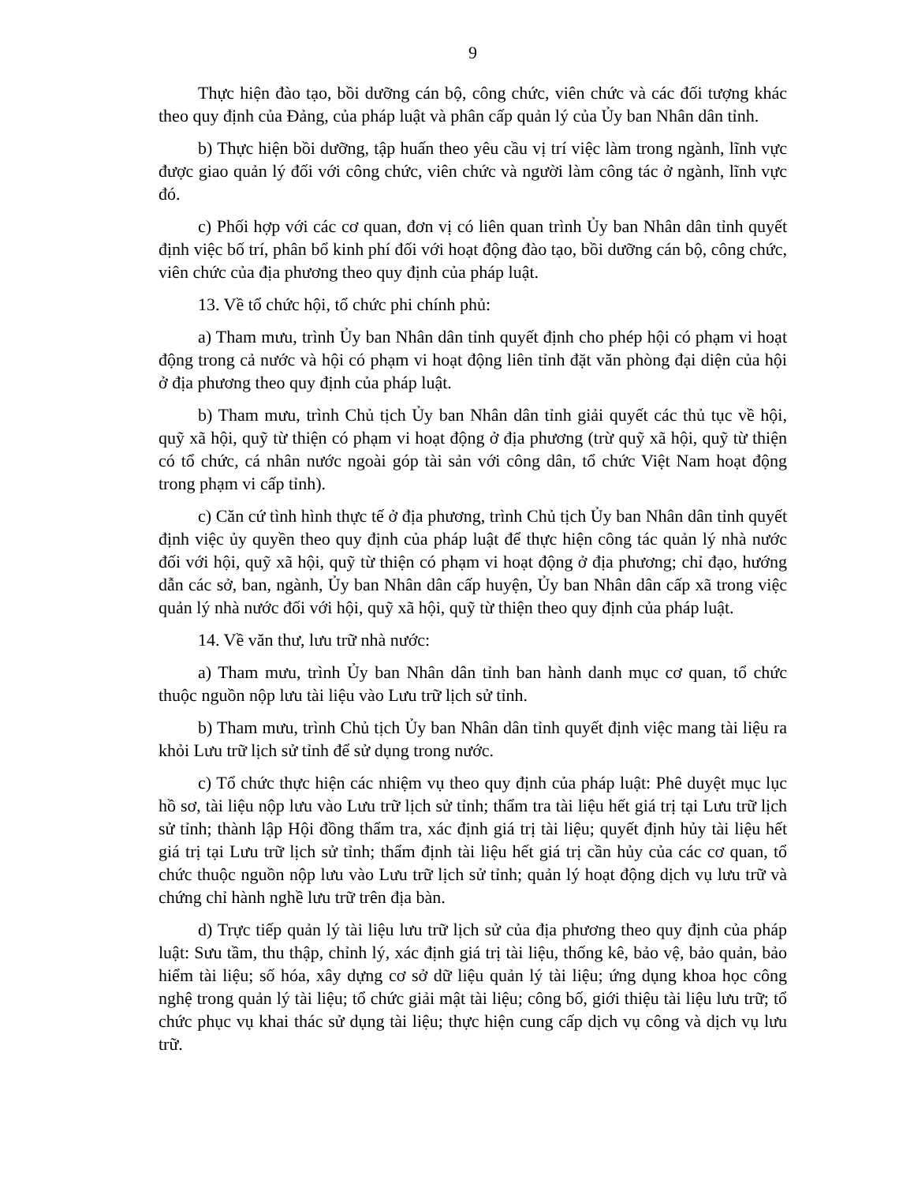9
Thực hiện đào tạo, bồi dưỡng cán bộ, công chức, viên chức và các đối tượng khác theo quy định của Đảng, của pháp luật và phân cấp quản lý của Ủy ban Nhân dân tỉnh.
b) Thực hiện bồi dưỡng, tập huấn theo yêu cầu vị trí việc làm trong ngành, lĩnh vực được giao quản lý đối với công chức, viên chức và người làm công tác ở ngành, lĩnh vực đó.
c) Phối hợp với các cơ quan, đơn vị có liên quan trình Ủy ban Nhân dân tỉnh quyết định việc bố trí, phân bổ kinh phí đối với hoạt động đào tạo, bồi dưỡng cán bộ, công chức, viên chức của địa phương theo quy định của pháp luật.
13. Về tổ chức hội, tổ chức phi chính phủ:
a) Tham mưu, trình Ủy ban Nhân dân tỉnh quyết định cho phép hội có phạm vi hoạt động trong cả nước và hội có phạm vi hoạt động liên tỉnh đặt văn phòng đại diện của hội ở địa phương theo quy định của pháp luật.
b) Tham mưu, trình Chủ tịch Ủy ban Nhân dân tỉnh giải quyết các thủ tục về hội, quỹ xã hội, quỹ từ thiện có phạm vi hoạt động ở địa phương (trừ quỹ xã hội, quỹ từ thiện có tổ chức, cá nhân nước ngoài góp tài sản với công dân, tổ chức Việt Nam hoạt động trong phạm vi cấp tỉnh).
c) Căn cứ tình hình thực tế ở địa phương, trình Chủ tịch Ủy ban Nhân dân tỉnh quyết định việc ủy quyền theo quy định của pháp luật để thực hiện công tác quản lý nhà nước đối với hội, quỹ xã hội, quỹ từ thiện có phạm vi hoạt động ở địa phương; chỉ đạo, hướng dẫn các sở, ban, ngành, Ủy ban Nhân dân cấp huyện, Ủy ban Nhân dân cấp xã trong việc quản lý nhà nước đối với hội, quỹ xã hội, quỹ từ thiện theo quy định của pháp luật.
14. Về văn thư, lưu trữ nhà nước:
a) Tham mưu, trình Ủy ban Nhân dân tỉnh ban hành danh mục cơ quan, tổ chức thuộc nguồn nộp lưu tài liệu vào Lưu trữ lịch sử tỉnh.
b) Tham mưu, trình Chủ tịch Ủy ban Nhân dân tỉnh quyết định việc mang tài liệu ra khỏi Lưu trữ lịch sử tỉnh để sử dụng trong nước.
c) Tổ chức thực hiện các nhiệm vụ theo quy định của pháp luật: Phê duyệt mục lục hồ sơ, tài liệu nộp lưu vào Lưu trữ lịch sử tỉnh; thẩm tra tài liệu hết giá trị tại Lưu trữ lịch sử tỉnh; thành lập Hội đồng thẩm tra, xác định giá trị tài liệu; quyết định hủy tài liệu hết giá trị tại Lưu trữ lịch sử tỉnh; thẩm định tài liệu hết giá trị cần hủy của các cơ quan, tổ chức thuộc nguồn nộp lưu vào Lưu trữ lịch sử tỉnh; quản lý hoạt động dịch vụ lưu trữ và chứng chỉ hành nghề lưu trữ trên địa bàn.
d) Trực tiếp quản lý tài liệu lưu trữ lịch sử của địa phương theo quy định của pháp luật: Sưu tầm, thu thập, chỉnh lý, xác định giá trị tài liệu, thống kê, bảo vệ, bảo quản, bảo hiểm tài liệu; số hóa, xây dựng cơ sở dữ liệu quản lý tài liệu; ứng dụng khoa học công nghệ trong quản lý tài liệu; tổ chức giải mật tài liệu; công bố, giới thiệu tài liệu lưu trữ; tổ chức phục vụ khai thác sử dụng tài liệu; thực hiện cung cấp dịch vụ công và dịch vụ lưu trữ.